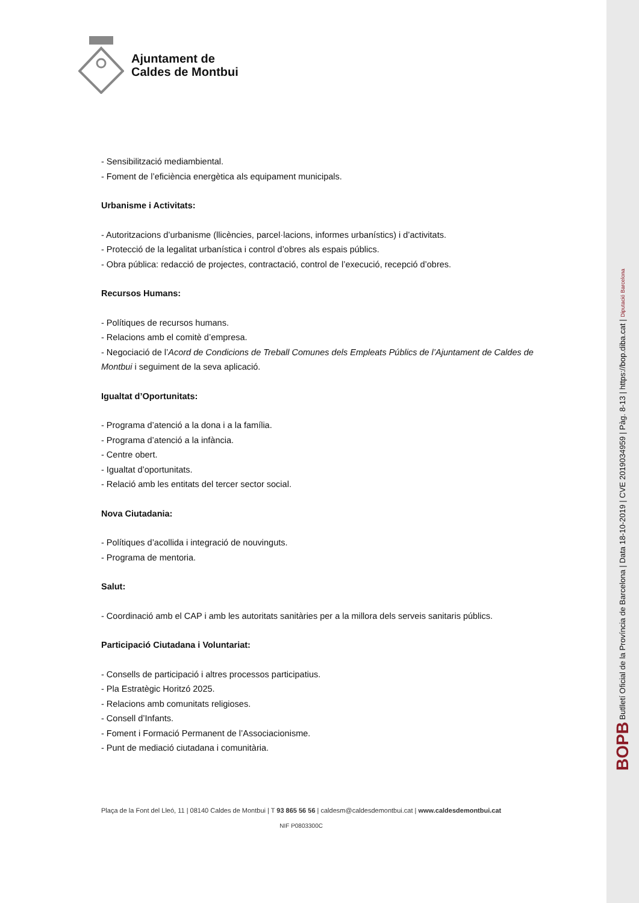Ajuntament de
Caldes de Montbui
- Sensibilització mediambiental.
- Foment de l’eficiència energètica als equipament municipals.
Urbanisme i Activitats:
- Autoritzacions d’urbanisme (llicències, parcel·lacions, informes urbanístics) i d’activitats.
- Protecció de la legalitat urbanística i control d’obres als espais públics.
- Obra pública: redacció de projectes, contractació, control de l’execució, recepció d’obres.
Recursos Humans:
- Polítiques de recursos humans.
- Relacions amb el comitè d’empresa.
- Negociació de l’Acord de Condicions de Treball Comunes dels Empleats Públics de l’Ajuntament de Caldes de Montbui i seguiment de la seva aplicació.
Igualtat d’Oportunitats:
- Programa d’atenció a la dona i a la família.
- Programa d’atenció a la infància.
- Centre obert.
- Igualtat d’oportunitats.
- Relació amb les entitats del tercer sector social.
Nova Ciutadania:
- Polítiques d’acollida i integració de nouvinguts.
- Programa de mentoria.
Salut:
- Coordinació amb el CAP i amb les autoritats sanitàries per a la millora dels serveis sanitaris públics.
Participació Ciutadana i Voluntariat:
- Consells de participació i altres processos participatius.
- Pla Estratègic Horitzó 2025.
- Relacions amb comunitats religioses.
- Consell d’Infants.
- Foment i Formació Permanent de l’Associacionisme.
- Punt de mediació ciutadana i comunitària.
Plaça de la Font del Lleó, 11 | 08140 Caldes de Montbui | T 93 865 56 56 | caldesm@caldesdemontbui.cat | www.caldesdemontbui.cat
NIF P0803300C
BOPB Butlletí Oficial de la Província de Barcelona | Data 18-10-2019 | CVE 2019034959 | Pàg. 8-13 | https://bop.diba.cat | Diputació Barcelona